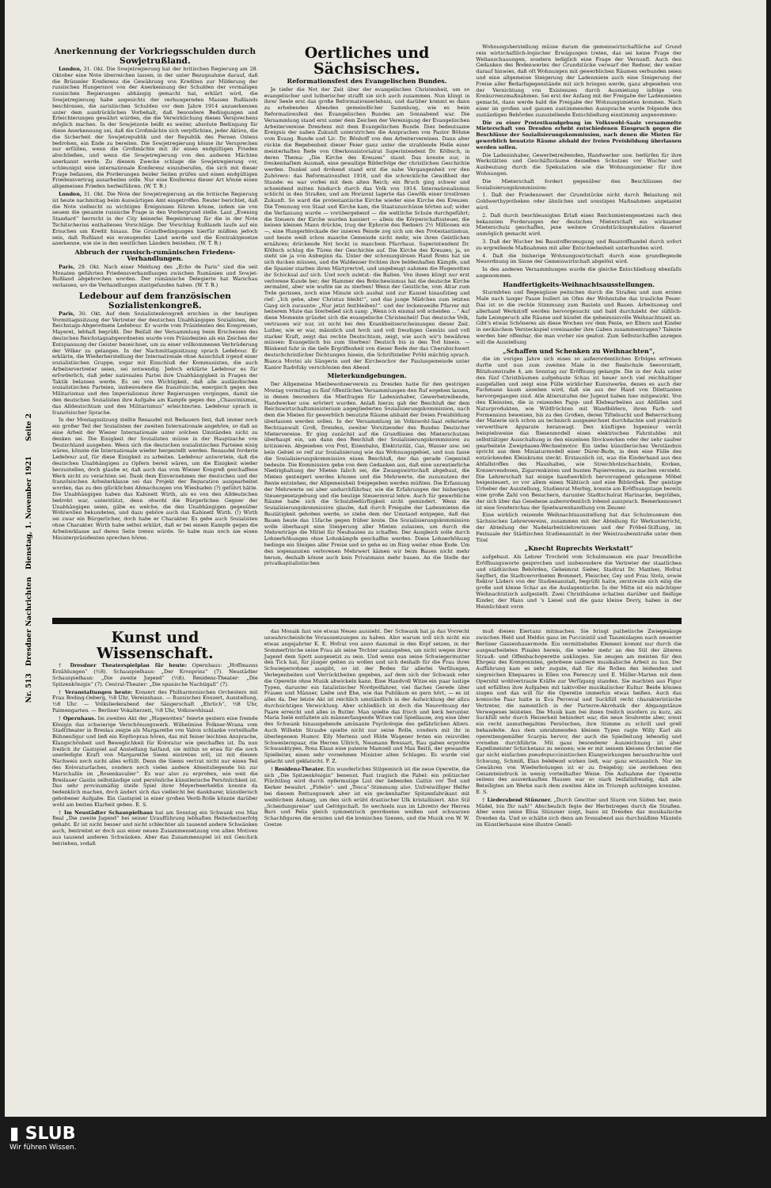Nr. 513 Dresdner Nachrichten Dienstag, 1. November 1921 Seite 2
Anerkennung der Vorkriegsschulden durch Sowjetrußland.
London, 31. Okt. Die Sowjetregierung hat der britischen Regierung am 28. Oktober eine Note überreichen lassen, in der unter Bezugnahme darauf, daß die Brüsseler Konferenz die Gewährung von Krediten zur Milderung der russischen Hungersnot von der Anerkennung der Schulden der vormaligen russischen Regierungen abhängig gemacht hat, erklärt wird, die Sowjetregierung habe angesichts der verhungernden Massen Rußlands beschlossen, die zaristischen Schulden vor dem Jahre 1914 anzuerkennen unter dem ausdrücklichen Vorbehalt, daß besondere Bedingungen und Erleichterungen gewährt würden, die die Verwirklichung dieses Versprechens möglich machen. In der Sowjetnote heißt es weiter, absolute Bedingung für diese Anerkennung sei, daß die Großmächte sich verpflichten, jeder Aktion, die die Sicherheit der Sowjetrepublik und der Republik des Fernen Ostens bedrohen, ein Ende zu bereiten. Die Sowjetregierung könne ihr Versprechen nur erfüllen, wenn die Großmächte mit ihr einen endgültigen Frieden abschließen, und wenn die Sowjetregierung von den anderen Mächten anerkannt werde. Zu diesem Zwecke schlage die Sowjetregierung vor, schleunigst eine internationale Konferenz einzuberufen, die sich mit dieser Frage befassen, die Forderungen beider Seiten prüfen und einen endgültigen Friedensvertrag ausarbeiten solle. Nur eine Konferenz dieser Art könne einen allgemeinen Frieden herbeiführen. (W. T. B.)
London, 31. Okt. Die Note der Sowjetregierung an die britische Regierung ist heute nachmittag beim Auswärtigen Amt eingetroffen. Reuter berichtet, daß die Note vielleicht zu wichtigen Ereignissen führen könne, indem sie von neuem die gesamte russische Frage in den Vordergrund stelle. Laut „Evening Standard“ herrscht in der City keinerlei Begeisterung für die in der Note Tschitscherins enthaltenen Vorschläge. Der Vorschlag Rußlands laufe auf ein Ersuchen um Kredit hinaus. Die Grundbedingungen hierfür müßten jedoch sein, daß Rußland ein erzeugendes Land werde und die Kontraktgesetze anerkenne, wie sie in den westlichen Ländern bestehen. (W. T. B.)
Abbruch der russisch-rumänischen Friedens-Verhandlungen.
Paris, 29. Okt. Nach einer Meldung des „Echo de Paris“ sind die seit Monaten geführten Friedensverhandlungen zwischen Rumänien und Sowjet-Rußland abgebrochen worden. Der rumänische Delegierte hat Warschau verlassen, wo die Verhandlungen stattgefunden haben. (W. T. B.)
Ledebour auf dem französischen Sozialistenkongreß.
Paris, 30. Okt. Auf dem Sozialistenkongreß erschien in der heutigen Vormittagssitzung der Vertreter der deutschen Unabhängigen Sozialisten, der Reichstags-Abgeordnete Ledebour. Er wurde vom Präsidenten des Kongresses, Mayeret, lebhaft begrüßt. Der Beifall der Versammlung beim Erscheinen des deutschen Reichstagsabgeordneten wurde vom Präsidenten als ein Zeichen der Entspannung der Geister bezeichnet, um zu einer vollkommenen Verbrüderung der Völker zu gelangen. In der Nachmittagssitzung sprach Ledebour. Er erklärte, die Wiederherstellung der Internationale ohne Ausschluß irgend einer sozialistischen Gruppe, sogar mit Einschluß der Kommunisten, die auch Arbeitervertreter seien, sei notwendig. Jedoch erklärte Ledebour es für erforderlich, daß jeder nationalen Partei ihre Unabhängigkeit in Fragen der Taktik belassen werde. Es sei von Wichtigkeit, daß alle ausländischen sozialistischen Parteien, insbesondere die französische, energisch gegen den Militarismus und den Imperialismus ihrer Regierungen vorgingen, damit sie den deutschen Sozialisten ihre Aufgabe am Kampfe gegen den „Chauvinismus, das Alldeutschtum und den Militarismus“ erleichterten. Ledebour sprach in französischer Sprache.
In der Montagssitzung stellte Renaudel mit Bedauern fest, daß immer noch ein großer Teil der Sozialisten der zweiten Internationale angehöre, so daß an eine Arbeit der Wiener Internationale unter solchen Umständen nicht zu denken sei. Die Einigkeit der Sozialisten müsse in der Hauptsache von Deutschland ausgehen. Wenn sich die deutschen sozialistischen Parteien einig wären, könnte die Internationale wieder hergestellt werden. Renaudel forderte Ledebour auf, für diese Einigkeit zu arbeiten. Ledebour antwortete, daß die deutschen Unabhängigen zu Opfern bereit wären, um die Einigkeit wieder herzustellen, doch glaube er, daß auch das vom Wiener Kongreß geschaffene Werk nicht zu verachten sei. Dank dem Einvernehmen der deutschen und der französischen Arbeiterklasse sei das Projekt der Reparation ausgearbeitet worden, das zu den glücklichen Abmachungen von Wiesbaden (?) geführt hätte. Die Unabhängigen haben das Kabinett Wirth, als es von den Alldeutschen bedroht war, unterstützt, denn obwohl die Bürgerlichen Gegner der Unabhängigen seien, gäbe es welche, die den Unabhängigen gegenüber Wohlwollen bekundeten, und dazu gehöre auch das Kabinett Wirth. (!) Wirth sei zwar ein Bürgerlicher, doch habe er Charakter. Es gebe auch Sozialisten ohne Charakter. Wirth habe selbst erklärt, daß er bei einem Kampfe gegen die Arbeiterklasse auf deren Seite treten würde. So habe man noch nie einen Ministerpräsidenten sprechen hören.
Oertliches und Sächsisches.
Reformationsfest des Evangelischen Bundes.
Je tiefer die Not der Zeit über der evangelischen Christenheit, um so evangelischer und lutherischer strafft sie sich auch zusammen. Nun klingt in ihrer Seele erst das große Reformationserlebnis, und darüber kommt es dann zu erhebenden Abenden gemeindlicher Sammlung, wie es beim Reformationsfest des Evangelischen Bundes am Sonnabend war. Die Versammlung stand erst unter dem Zeichen der Vereinigung der Evangelischen Arbeitervereine Dresdens mit dem Evangelischen Bunde. Dies bedeutsame Ereignis der nahen Zukunft unterstrichen die Ansprachen von Pastor Böhme vom Evang. Bunde und Lic. Dr. Bönhoff von den Arbeitervereinen. Dann aber rückte die Begebenheit dieser Feier ganz unter die strahlende Helle einer meisterhaften Rede von Oberkonsistorialrat Superintendent Dr. Kölbsch, in deren Thema: „Die Kirche des Kreuzes“ stand. Das konnte nur, in freskenhaftem Ausmaß, eine gewaltige Bilderfolge der christlichen Geschichte werden. Dunkel und drohend stand erst die nahe Vergangenheit vor den Zuhörern: das Reformationsfest 1918, und die schreckliche Gewißheit der Stunde: es war vorbei mit dem alten Reich; ein Bruch ging schwer und schneidend mitten hindurch durch das Volk von 1914. Internationalismus schlicht in den Straßen, und am Horizont lagerte das Gewölk einer trostlosen Zukunft. So ward die protestantische Kirche wieder eine Kirche des Kreuzes. Die Trennung von Staat und Kirche kam, die Staatszuschüsse hörten auf; wider die Verfassung wurde — vorübergehend — die weltliche Schule durchgeführt; die Steuern der Kirche wurden kassiert — allein die Körperschaftssteuer, die keinen kleinen Mann drückte, trug der Ephorie des Redners 2½ Millionen ein —, eine Hungerblockade der inneren Feinde zog sich um den Protestantismus, und heute weiß schon manche Gemeinde nicht mehr, wie ihren Geistlichen ernähren; drückende Not hockt in manchem Pfarrhaus. Superintendent Dr. Kölbsch schlug die Türen der Geschichte auf. Die Kirche des Kreuzes; ja, so steht sie ja von Anbeginn da. Unter der schonungslosen Hand Roms hat sie sich ducken müssen, und die Waldenser fochten ihre heldenhaften Kämpfe, und die Spanier starben ihren Märtyrertod, und ungebeugt nahmen die Hugenotten ihr Schicksal auf sich. Und noch zuletzt: die Balten. Von ihnen klingt nur erst verlorene Kunde her; der Hammer des Bolschewismus hat die deutsche Kirche zermalmt, aber wie wußte sie zu sterben! Wenn der Geistliche, vom Altar zum Tode gerissen, noch eine Minute sich ausbat und zur Kanzel hinaufstieg und rief: „Ich gehe, aber Christus bleibt!“, und das junge Mädchen zum letzten Gang sich zuraunte: „Nur jetzt festbleiben!“. und der lockenweiße Pfarrer mit heiterem Mute das Sterbelied sich sang: „Wenn ich einmal soll scheiden ...“ Auf diese Momente gründet sich die evangelische Christenheit! Das deutsche Volk, vertrauen wir nur, ist nicht bei den Krankheitserscheinungen dieser Zeit. Luther, wie er war, männlich und hoch und voll freudigen Gemüts und voll starker Kraft, zeigt das rechte Deutschtum, zeigt, wie auch wir's bewähren müssen: Evangelisch bis zum Sterben! Deutsch bis in den Tod hinein. — Blinkend fuhr in die tiefe Ergriffenheit von dieser Rede der das Cherubschwert deutschchristlicher Dichtungen hinein, die Schriftsteller Pröhl mächtig sprach. Bianca Morini als Sängerin und der Kirchenchor der Paulusgemeinde unter Kantor Radofsky verschönten den Abend.
Mieterkundgebungen.
Der Allgemeine Mietbewohnerverein zu Dresden hatte für den gestrigen Montag vormittag zu fünf öffentlichen Versammlungen den Ruf ergehen lassen, in denen besonders die Mietfragen für Ladeninhaber, Gewerbetreibende, Handwerker usw. erörtert wurden. Anlaß hierzu gab der Beschluß der dem Reichswirtschaftsministerium angegliederten Sozialisierungskommission, nach dem die Mieten für gewerblich benutzte Räume alsbald der freien Preisbildung überlassen werden sollen. In der Versammlung im Volkswohl-Saal referierte Rechtsanwalt Groß, Dresden, zweiter Vorsitzender des Bundes Deutscher Mietervereine. Er ging zunächst auf die Grundlinien des Mieterschutzes überhaupt ein, um dann den Beschluß der Sozialisierungskommission zu kritisieren. Abgesehen von Post, Eisenbahn, Elektrizität, Gas, Wasser usw. sei kein Gebiet so reif zur Sozialisierung wie das Wohnungsgebiet, und nun fasse die Sozialisierungskommission einen Beschluß, der das gerade Gegenteil bedeute. Die Kommission gehe von dem Gedanken aus, daß eine unrentierliche Niedrighaltung der Mieten falsch sei, die Zwangswirtschaft abgebaut, die Mieten gesteigert werden können und die Mehrwerte, die zuzunutzen der Rente entstehen, der Allgemeinheit freigegeben werden müßten. Die Erfassung der Mehrwerte sei aber undurchführbar, wie die Erfahrungen der bisherigen Steuergesetzgebung und die heutige Steuermoral lehre. Auch für gewerbliche Räume habe sich die Schutzbedürftigkeit nicht gemindert. Wenn die Sozialisierungskommission glaube, daß durch Freigabe der Ladenmieten die Bautätigkeit gehoben werde, so stehe dem der Umstand entgegen, daß das Bauen heute das 15fache gegen früher koste. Die Sozialisierungskommission wolle überhaupt eine Steigerung aller Mieten zulassen, um durch die Mehrerträge die Mittel für Neubauten zu schaffen. Der Ausgleich solle durch Lohnerhöhungen ohne Lohnkämpfe geschaffen werden. Diese Lohnerhöhung bedinge ein Steigen aller Preise und so gehe es im Ring weiter ohne Ende. Um den sogenannten verlorenen Mehrwert kämen wir beim Bauen nicht mehr herum, deshalb könne auch kein Privatmann mehr bauen. An die Stelle der privatkapitalistischen
Wohnungsherstellung müsse darum die gemeinwirtschaftliche auf Grund rein wirtschaftlich-logischer Erwägungen treten, das sei keine Frage der Weltanschauungen, sondern lediglich eine Frage der Vernunft. Auch den Gedanken des Bodenwertes der Grundstücke verwarf der Redner, der weiter darauf hinwies, daß oft Wohnungen mit gewerblichen Räumen verbunden seien und eine allgemeine Steigerung der Ladenmiete auch eine Steigerung der Preise aller Bedarfsgegenstände mit sich bringen werde, ganz abgesehen von der Vernichtung von Existenzen durch Ausmietung infolge von Konkurrenzmaßnahmen. Sei erst der Anfang mit der Freigabe der Ladenmieten gemacht, dann werde bald die Freigabe der Wohnungsmieten kommen. Nach einer im großen und ganzen zustimmenden Aussprache wurde folgende den zuständigen Behörden zuzustellende Entschließung einstimmig angenommen:
Die zu einer Protestkundgebung im Volkswohl-Saale versammelte Mieterschaft von Dresden erhebt entschiedenen Einspruch gegen die Beschlüsse der Sozialisierungskommission, nach denen die Mieten für gewerblich benutzte Räume alsbald der freien Preisbildung überlassen werden sollen.
Die Ladeninhaber, Gewerbetreibenden, Handwerker usw. bedürfen für ihre Werkstätten und Geschäftsräume desselben Schutzes vor Wucher und Ausbeutung durch die Spekulation wie die Wohnungsmieter für ihre Wohnungen.
Die Mieterschaft fordert gegenüber den Beschlüssen der Sozialisierungskommission:
1. Daß der Friedenswert der Grundstücke nicht durch Belastung mit Goldwerthypotheken oder ähnlichen und sonstigen Maßnahmen angetastet wird.
2. Daß durch beschleunigten Erlaß eines Reichsmietengesetzes nach den bekannten Forderungen der deutschen Mieterschaft ein wirksamer Mieterschutz geschaffen, jene weitere Grundstücksspekulation dauernd unmöglich gemacht wird.
3. Daß der Wucher bei Baustofferzeugung und Baustoffhandel durch sofort zu ergreifende Maßnahmen mit aller Entschiedenheit unterbunden wird.
4. Daß die bisherige Wohnungswirtschaft durch eine grundlegende Neuordnung im Sinne der Gemeinwirtschaft abgelöst wird.
In den anderen Versammlungen wurde die gleiche Entschließung ebenfalls angenommen.
Handfertigkeits-Weihnachtsausstellungen.
Sturmböen und Regengüsse peitschen durch die Straßen und zum ersten Male nach langer Pause bullert im Ofen der Wohnstube das trauliche Feuer. Das ist so die rechte Stimmung zum Basteln und Bauen. Arbeitszeug und allerhand Werkstoff werden hervorgesucht und bald durchzieht der süßlich-fade Leimgeruch alle Räume und kündet die geheimnisvolle Weihnachtszeit an. Gibt's etwas Schöneres als diese Wochen vor dem Feste, wo Eltern und Kinder in neckischem Versteckspiel voreinander ihre Gaben zusammentragen? Talente werden hier offenbar, die man vorher nie geahnt. Zum Selbstschaffen anregen will die Ausstellung
„Schaffen und Schenken zu Weihnachten“,
die im vorigen Jahre sich eines so außerordentlichen Erfolges erfreuen durfte und nun zum zweiten Male in der Realschule Seevorstadt, Blitzhumstraße 4, am Sonntag zur Eröffnung gelangte. Die in der Aula unter den fünf Christbäumen aufgebaute Schau ist heuer noch viel reichhaltiger ausgefallen und zeigt eine Fülle wirklicher Kunstwerke, denen es auch der Fachmann kaum ansehen wird, daß sie aus der Hand von Dilettanten hervorgegangen sind. Alle Altersstufen der Jugend haben hier mitgewirkt. Von den Kleinsten, die in reizenden Papp- und Klebearbeiten aus Abfällen und Naturprodukten, wie Wildfrüchten mit Wandbildern, ihren Farb- und Formensinn beweisen, bis zu den Großen, deren Tiftelsucht und Beherrschung der Materie sich schon an technisch ausgezeichnet durchdachte und praktisch verwertbare Apparate heranwagt. Den künftigen Ingenieur verrät beispielsweise das Riesenmodell eines elektrischen Fahrstuhles mit selbsttätiger Ausschaltung in den einzelnen Stockwerken oder der sehr sauber gearbeitete Zweiphasen-Wechselmotor. Ein tiefes künstlerisches Verständnis spricht aus dem Miniaturmodell einer Dürer-Bude, in dem eine Fülle des entzückenden Kleinkrams steckt. Erstaunlich ist, was die Kinderhand aus den Abfallstoffen des Haushaltes, wie Streichholzschachteln, Korken, Konservendosen, Zigarrenkisten und bunten Papierresten, zu machen versteht. Die Lehrerschaft hat einige handwerklich hervorragend gelungene Möbel beigesteuert, so vor allem einen Nähtisch und eine Bibliothek. Der geistige Urheber der Ausstellung, Studienrat Merbig, konnte am Eröffnungstage bereits eine große Zahl von Besuchern, darunter Stadtschulrat Hartnacke, begrüßen, der sich über das Gesehene außerordentlich lobend aussprach. Bemerkenswert ist eine Sonderschau der Spielwarenhandlung von Zeuner.
Eine wirklich reizende Weihnachtsausstellung hat das Schulmuseum des Sächsischen Lehrervereins, zusammen mit der Abteilung für Werkunterricht, der Abteilung der Nadelarbeitslehrerinnen und der Fröbel-Stiftung, im Festsaale der Städtischen Studienanstalt in der Weintraubenstraße unter dem Titel
„Knecht Ruprechts Werkstatt“
aufgebaut. Als Lehrer Trochold vom Schulmuseum ein paar freundliche Eröffnungsworte gesprochen und insbesondere die Vertreter der staatlichen und städtischen Behörden, Geheimrat Sieber, Stadtrat Dr. Matthes, Hofrat Seyffert, die Stadtverordneten Bommert, Fleischer, Gey und Frau Stolz, sowie Rektor Lüders von der Studienanstalt, begrüßt hatte, zerstreute sich eilig die große und kleine Schar an die Auslagentische. In der Mitte ist ein mächtiger Weihnachtstisch aufgestellt. Zwei Christbäume schatten darüber und fleißige Kinder, der Hans und 's Liesel und die ganz kleine Dorry, haben in der Heimlichkeit vorm
Kunst und Wissenschaft.
† Dresdner Theaterspielplan für heute: Opernhaus: „Hoffmanns Erzählungen“ (½8). Schauspielhaus: „Der Kronprinz“ (7). Neustädter Schauspielhaus: „Die zweite Jugend“ (½8). Residenz-Theater: „Die Spitzenkönigin“ (7). Central-Theater: „Die spanische Nachtigall“ (7).
† Veranstaltungen heute: Konzert des Philharmonischen Orchesters mit Frau Boding-Oeberg, ½8 Uhr, Vereinshaus. — Russisches Konzert, Ausstellung, ½8 Uhr. — Volksliederabend der Sängerschaft „Ehrlich“, ½8 Uhr, Palmengarten. — Berliner Vokalterzett, ½8 Uhr, Volkswohlsaal.
† Opernhaus. Im zweiten Akt der „Hugenotten“ feierte gestern eine fremde Königin das schwierige Verschönungswerk. Wilhelmine Folkner-Wrana vom Stadttheater in Breslau zeigte als Margarethe von Valois schlanke vorteilhafte Bühnenfigur und ließ ein Kopfsopran hören, das mit feiner leichten Ansprache, Klangschönheit und Beweglichkeit für Koloratur wie geschaffen ist. Da nun freilich ihr Gastspiel auf Anstellung hatfand, sie mithin so etwa für die noch unerledigte Kraft von Margarethe Siems eintreten soll, ist mit diesem Nachweis noch nicht alles erfüllt. Denn die Siems vertrat nicht nur einen Teil des Koloraturfaches, sondern noch vieles andere Abseitsliegende bis zur Marschallin im „Rosenkavalier“. Es war also zu erproben, wie weit die Breslauer Gastin selbständige und persönliche künstlerische Persönlichkeit ist. Das sehr provinzmäßig steife Spiel ihrer Meyerbeerheldin konnte da bedenklich machen, doch ändert sich das vielleicht bei dankbarer, künstlerisch gehobener Aufgabe. Ein Gastspiel in einer großen Verdi-Rolle könnte darüber wohl am besten Klarheit geben. E. S.
† Im Neustädter Schauspielhaus hat am Sonntag ein Schwank von Max Real „Die zweite Jugend“ bei seiner Uraufführung lebhaften Heiterkeitserfolg gehabt. Er ist nicht besser und nicht schlechter als tausend andere Schwänken auch, bestreitet er doch aus einer neuen Zusammensetzung von alten Motiven aus tausend anderen Schwänken. Aber das Zusammenspiel ist mit Geschick betrieben, sodaß
das Mosaik fast wie etwas Neues aussieht. Der Schwank hat ja das Vorrecht unwahrscheinliche Voraussetzungen zu haben. Also warum soll sich nicht ein etwas angejahrter K. K. Hofrat von anno dazumal in den Kopf setzen, in der Sommerfrische seine Frau als seine Tochter auszugeben, um nicht wegen ihrer Jugend dem Spott ausgesetzt zu sein. Und wenn nun seine Schwiegermutter den Tick hat, für jünger gelten zu wollen und sich deshalb für die Frau ihres Schwiegersohnes ausgibt, so ist der Boden für allerlei Verfilungen, Verlegenheiten und Verrücktheiten gegeben, auf dem sich der Schwank oder die Operette ohne Musik abwickeln kann. Eine Handvoll Witze ein paar lustige Typen, darunter ein fatalistischer Nordpolfahrer, viel flaches Gerede über Frauen und Männer, Liebe und Ehe, wie das Publikum es gern hört, — es ist alles da. Der letzte Akt ist reichlich umständlich in der Aufwicklung der allzu durchsichtigen Verwicklung. Aber schließlich ist doch die Neuordnung der Paare erreicht und alles in Butter. Man spielte das frisch und keck herunter. Maria Iselé entfaltete als männerfangende Witwe viel Spiellaune, zog eine über den Schwank hinausgehende amüsante Psychologie des gefährlichen Alters. Auch Wilhelm Straube spielte nicht nur seine Rolle, sondern mit ihr in überlegenem Humor. Elly Mertens und Hilde Wagener boten ein reizvolles Schwesternpaar, die Herren Ullrich, Neumann Bressart, Rau gaben erprobte Schwanktypen, Rosa Klaus eine patente Mamsell und Max Reith, der gewandte Spielleiter, einen sehr vornehmen Minister alten Schlages. Es wurde viel gelacht und geklatscht. F. Z.
† Residenz-Theater. Ein wunderliches Stilgemisch ist die neue Operette, die sich „Die Spitzenkönigin“ benennt. Fast tragisch die Fabel: ein politischer Flüchtling wird durch opfermutige List der liebenden Gattin vor Tod und Kerker bewahrt. „Fidelio“- und „Tosca“-Stimmung also. Unfreiwilliger Helfer bei diesem Rettungswerk aber ist ein geckenhafter Spitzenfabrikant mit weiblichem Anhang, um den sich erübt drastischer Ulk kristallisiert. Also Stil „Scheidungsreise“ und Gefolgschaft. So wechseln nun im Libretto der Herren Bars und Felix gleich symmetrisch geordneten weißen und schwarzen Schachfiguren die ernsten und die komischen Szenen, und die Musik von W. W. Goetze
muß diesen Eiertanz mitmachen. Sie bringt pathetische Zwiegesänge zwischen Held und Heldin ganz im Puccinistil und Tanzeinlagen nach neuester Berliner Gassenhauermode. Ein vermittelndes Element kommt nur durch die ausgearbeiteten Finales herein, die wieder mehr an den Stil der älteren Strauß- und Offenbachoperette anklingen. Sie zeugen am meisten für den Ehrgeiz des Komponisten, gehobene saubere musikalische Arbeit zu tun. Der Aufführung kam es sehr zugute, daß für die Rollen des leidenden und siegreichen Ehepaares in Ellen von Ferenczy und E. Müller-Marten mit dem Opernhil wohlvertraute Kräfte zur Verfügung standen. Sie machten aus Figur und erfüllten ihre Aufgaben mit taktvoller musikalischer Kultur. Beide können singen und das will für die Operette immerhin etwas heißen. Auch das komische Paar hatte in Eva Perceval und Suckfüll recht charakteristische Vertreter, die namentlich in der Parterre-Akrobatik der Abgangstänze Verwegenes leisteten. Die Musik kam bei ihnen freilich insofern zu kurz, als Suckfüll sehr durch Heiserkeit behindert war, die neue Soubrette aber, sonst ein recht anmutbegabtes Persönchen, ihre Stimme zu schrill und grell behandelte. Aus dem umrahmenden kleinen Typen ragte Willy Karl als operettengemäßer Scarpia hervor, der auch die Spielleitung lebendig und vornehm durchführte. Mit ganz besonderer Auszeichnung ist aber Kapellmeister Schicketanz zu nennen; wie er mit seinem kleinen Orchester die gar nicht einfachen pseudopuccinistischen Klangwirkungen herausbrachte und Schwung, Schmiß, Elan belebend wirken ließ, war ganz erstaunlich. Nur im Gewähren von Wiederholungen ist er zu freigebig; sie zerdehnen den Gesamteindruck in wenig vorteilhafter Weise. Die Aufnahme der Operette seitens des ausverkauften Hauses war so stark beifallsfreudig, daß alle Beteiligten am Werke nach dem zweiten Akte im Triumph aufsteigen konnten. E. S.
† Liederabend Stünzner. „Durch Gewitter und Sturm von Süden her, mein Mädel, bin Dir nah!“ Abscheulich fegte der Herbstregen durch die Straßen. Aber wenn seine Elisa Stünzner singt, bann ist Dresden das musikalische Dresden da. Und so schälte sich denn am Sonnabend aus durchnäßten Mänteln im Künstlerhause eine illustre Gesell-
▮ SLUB
Wir führen Wissen.